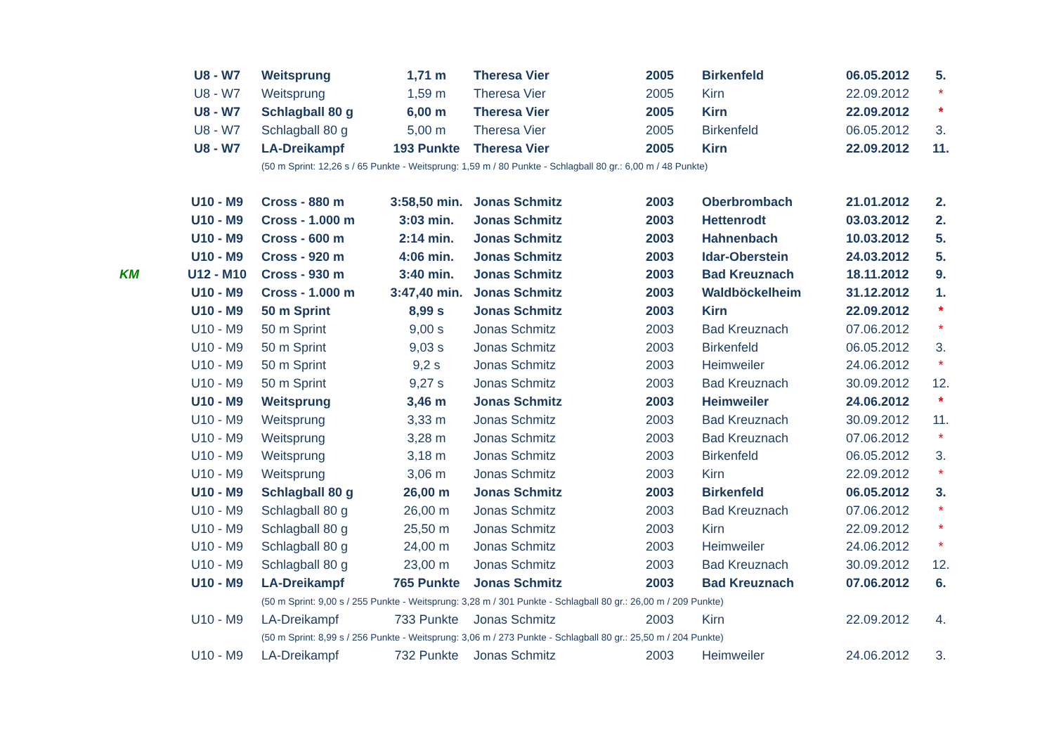| | U8 - W7 | Weitsprung | 1,71 m | Theresa Vier | 2005 | Birkenfeld | 06.05.2012 | 5. |
| | U8 - W7 | Weitsprung | 1,59 m | Theresa Vier | 2005 | Kirn | 22.09.2012 | * |
| | U8 - W7 | Schlagball 80 g | 6,00 m | Theresa Vier | 2005 | Kirn | 22.09.2012 | * |
| | U8 - W7 | Schlagball 80 g | 5,00 m | Theresa Vier | 2005 | Birkenfeld | 06.05.2012 | 3. |
| | U8 - W7 | LA-Dreikampf | 193 Punkte | Theresa Vier | 2005 | Kirn | 22.09.2012 | 11. |
| | | (50 m Sprint: 12,26 s / 65 Punkte - Weitsprung: 1,59 m / 80 Punkte - Schlagball 80 gr.: 6,00 m / 48 Punkte) | | | | | | |
| | U10 - M9 | Cross - 880 m | 3:58,50 min. | Jonas Schmitz | 2003 | Oberbrombach | 21.01.2012 | 2. |
| | U10 - M9 | Cross - 1.000 m | 3:03 min. | Jonas Schmitz | 2003 | Hettenrodt | 03.03.2012 | 2. |
| | U10 - M9 | Cross - 600 m | 2:14 min. | Jonas Schmitz | 2003 | Hahnenbach | 10.03.2012 | 5. |
| | U10 - M9 | Cross - 920 m | 4:06 min. | Jonas Schmitz | 2003 | Idar-Oberstein | 24.03.2012 | 5. |
| KM | U12 - M10 | Cross - 930 m | 3:40 min. | Jonas Schmitz | 2003 | Bad Kreuznach | 18.11.2012 | 9. |
| | U10 - M9 | Cross - 1.000 m | 3:47,40 min. | Jonas Schmitz | 2003 | Waldböckelheim | 31.12.2012 | 1. |
| | U10 - M9 | 50 m Sprint | 8,99 s | Jonas Schmitz | 2003 | Kirn | 22.09.2012 | * |
| | U10 - M9 | 50 m Sprint | 9,00 s | Jonas Schmitz | 2003 | Bad Kreuznach | 07.06.2012 | * |
| | U10 - M9 | 50 m Sprint | 9,03 s | Jonas Schmitz | 2003 | Birkenfeld | 06.05.2012 | 3. |
| | U10 - M9 | 50 m Sprint | 9,2 s | Jonas Schmitz | 2003 | Heimweiler | 24.06.2012 | * |
| | U10 - M9 | 50 m Sprint | 9,27 s | Jonas Schmitz | 2003 | Bad Kreuznach | 30.09.2012 | 12. |
| | U10 - M9 | Weitsprung | 3,46 m | Jonas Schmitz | 2003 | Heimweiler | 24.06.2012 | * |
| | U10 - M9 | Weitsprung | 3,33 m | Jonas Schmitz | 2003 | Bad Kreuznach | 30.09.2012 | 11. |
| | U10 - M9 | Weitsprung | 3,28 m | Jonas Schmitz | 2003 | Bad Kreuznach | 07.06.2012 | * |
| | U10 - M9 | Weitsprung | 3,18 m | Jonas Schmitz | 2003 | Birkenfeld | 06.05.2012 | 3. |
| | U10 - M9 | Weitsprung | 3,06 m | Jonas Schmitz | 2003 | Kirn | 22.09.2012 | * |
| | U10 - M9 | Schlagball 80 g | 26,00 m | Jonas Schmitz | 2003 | Birkenfeld | 06.05.2012 | 3. |
| | U10 - M9 | Schlagball 80 g | 26,00 m | Jonas Schmitz | 2003 | Bad Kreuznach | 07.06.2012 | * |
| | U10 - M9 | Schlagball 80 g | 25,50 m | Jonas Schmitz | 2003 | Kirn | 22.09.2012 | * |
| | U10 - M9 | Schlagball 80 g | 24,00 m | Jonas Schmitz | 2003 | Heimweiler | 24.06.2012 | * |
| | U10 - M9 | Schlagball 80 g | 23,00 m | Jonas Schmitz | 2003 | Bad Kreuznach | 30.09.2012 | 12. |
| | U10 - M9 | LA-Dreikampf | 765 Punkte | Jonas Schmitz | 2003 | Bad Kreuznach | 07.06.2012 | 6. |
| | | (50 m Sprint: 9,00 s / 255 Punkte - Weitsprung: 3,28 m / 301 Punkte - Schlagball 80 gr.: 26,00 m / 209 Punkte) | | | | | | |
| | U10 - M9 | LA-Dreikampf | 733 Punkte | Jonas Schmitz | 2003 | Kirn | 22.09.2012 | 4. |
| | | (50 m Sprint: 8,99 s / 256 Punkte - Weitsprung: 3,06 m / 273 Punkte - Schlagball 80 gr.: 25,50 m / 204 Punkte) | | | | | | |
| | U10 - M9 | LA-Dreikampf | 732 Punkte | Jonas Schmitz | 2003 | Heimweiler | 24.06.2012 | 3. |